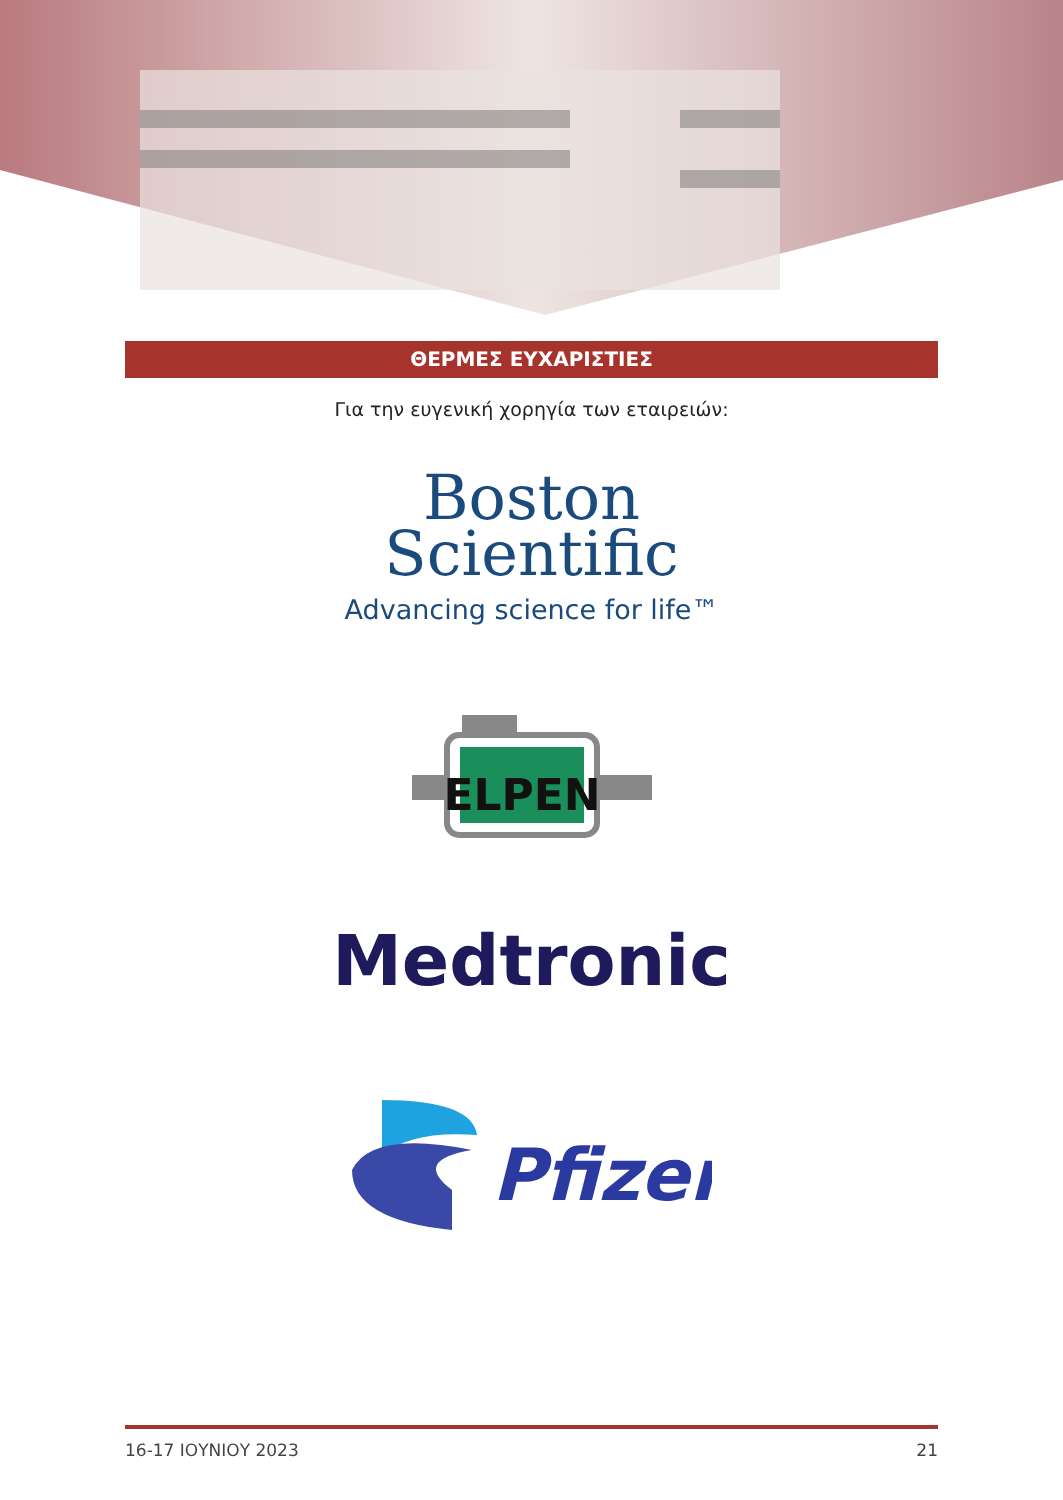ΘΕΡΜΕΣ ΕΥΧΑΡΙΣΤΙΕΣ
Για την ευγενική χορηγία των εταιρειών:
Boston
Scientific
Advancing science for life™
ELPEN
Medtronic
Pfizer
16-17 ΙΟΥΝΙΟΥ 2023 21